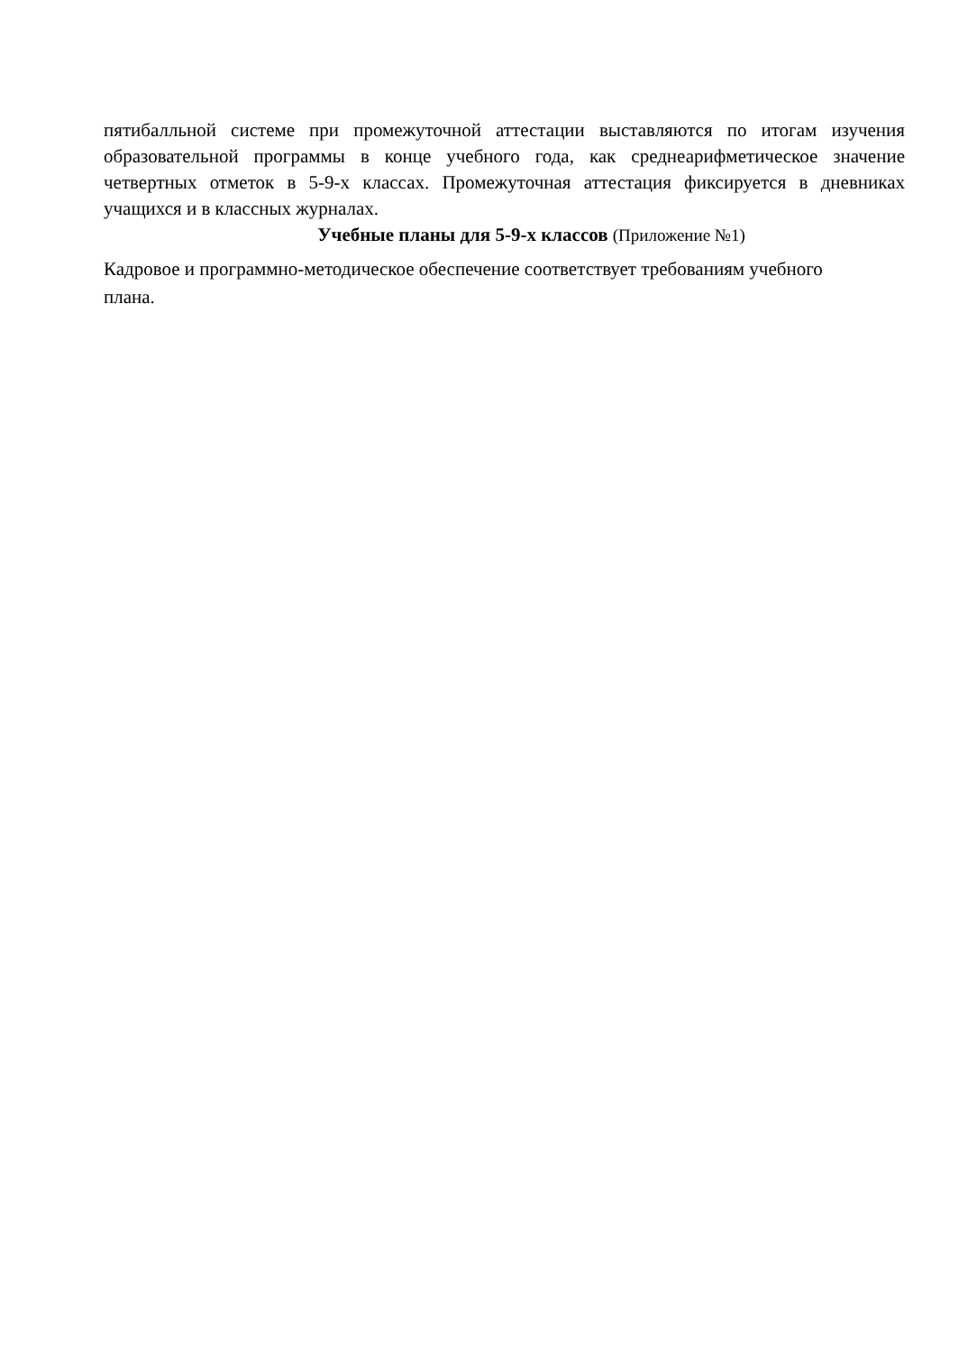пятибалльной системе при промежуточной аттестации выставляются по итогам изучения образовательной программы в конце учебного года, как среднеарифметическое значение четвертных отметок в 5-9-х классах. Промежуточная аттестация фиксируется в дневниках учащихся и в классных журналах.
Учебные планы для 5-9-х классов (Приложение №1)
Кадровое и программно-методическое обеспечение соответствует требованиям учебного плана.